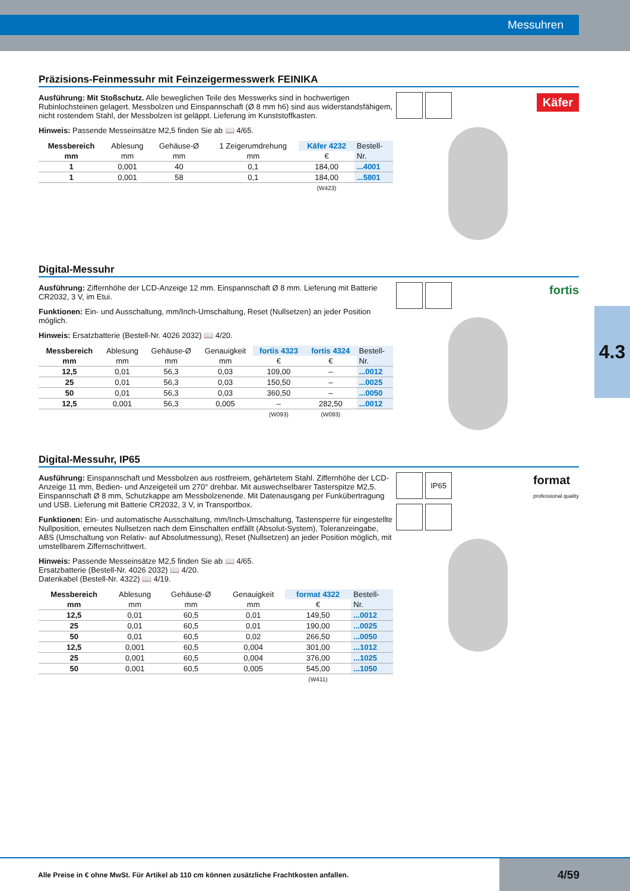Messuhren
4.3
Präzisions-Feinmessuhr mit Feinzeigermesswerk FEINIKA
Ausführung: Mit Stoßschutz. Alle beweglichen Teile des Messwerks sind in hochwertigen Rubinlochsteinen gelagert. Messbolzen und Einspannschaft (Ø 8 mm h6) sind aus widerstandsfähigem, nicht rostendem Stahl, der Messbolzen ist geläppt. Lieferung im Kunststoffkasten.
Hinweis: Passende Messeinsätze M2,5 finden Sie ab 📖 4/65.
| Messbereich | Ablesung | Gehäuse-Ø | 1 Zeigerumdrehung | Käfer 4232 | Bestell- |
| --- | --- | --- | --- | --- | --- |
| mm | mm | mm | mm | € | Nr. |
| 1 | 0,001 | 40 | 0,1 | 184,00 | ...4001 |
| 1 | 0,001 | 58 | 0,1 | 184,00 | ...5801 |
| | | | | (W423) | |
Käfer
Digital-Messuhr
Ausführung: Ziffernhöhe der LCD-Anzeige 12 mm. Einspannschaft Ø 8 mm. Lieferung mit Batterie CR2032, 3 V, im Etui.
Funktionen: Ein- und Ausschaltung, mm/Inch-Umschaltung, Reset (Nullsetzen) an jeder Position möglich.
Hinweis: Ersatzbatterie (Bestell-Nr. 4026 2032) 📖 4/20.
| Messbereich | Ablesung | Gehäuse-Ø | Genauigkeit | fortis 4323 | fortis 4324 | Bestell- |
| --- | --- | --- | --- | --- | --- | --- |
| mm | mm | mm | mm | € | € | Nr. |
| 12,5 | 0,01 | 56,3 | 0,03 | 109,00 | – | ...0012 |
| 25 | 0,01 | 56,3 | 0,03 | 150,50 | – | ...0025 |
| 50 | 0,01 | 56,3 | 0,03 | 360,50 | – | ...0050 |
| 12,5 | 0,001 | 56,3 | 0,005 | – | 282,50 | ...0012 |
| | | | | (W093) | (W093) | |
fortis
Digital-Messuhr, IP65
Ausführung: Einspannschaft und Messbolzen aus rostfreiem, gehärtetem Stahl. Ziffernhöhe der LCD-Anzeige 11 mm, Bedien- und Anzeigeteil um 270° drehbar. Mit auswechselbarer Tasterspitze M2,5. Einspannschaft Ø 8 mm, Schutzkappe am Messbolzenende. Mit Datenausgang per Funkübertragung und USB. Lieferung mit Batterie CR2032, 3 V, in Transportbox.
Funktionen: Ein- und automatische Ausschaltung, mm/Inch-Umschaltung, Tastensperre für eingestellte Nullposition, erneutes Nullsetzen nach dem Einschalten entfällt (Absolut-System), Toleranzeingabe, ABS (Umschaltung von Relativ- auf Absolutmessung), Reset (Nullsetzen) an jeder Position möglich, mit umstellbarem Ziffernschrittwert.
Hinweis: Passende Messeinsätze M2,5 finden Sie ab 📖 4/65.
Ersatzbatterie (Bestell-Nr. 4026 2032) 📖 4/20.
Datenkabel (Bestell-Nr. 4322) 📖 4/19.
| Messbereich | Ablesung | Gehäuse-Ø | Genauigkeit | format 4322 | Bestell- |
| --- | --- | --- | --- | --- | --- |
| mm | mm | mm | mm | € | Nr. |
| 12,5 | 0,01 | 60,5 | 0,01 | 149,50 | ...0012 |
| 25 | 0,01 | 60,5 | 0,01 | 190,00 | ...0025 |
| 50 | 0,01 | 60,5 | 0,02 | 266,50 | ...0050 |
| 12,5 | 0,001 | 60,5 | 0,004 | 301,00 | ...1012 |
| 25 | 0,001 | 60,5 | 0,004 | 376,00 | ...1025 |
| 50 | 0,001 | 60,5 | 0,005 | 545,00 | ...1050 |
| | | | | (W411) | |
IP65 format
professional quality
Alle Preise in € ohne MwSt. Für Artikel ab 110 cm können zusätzliche Frachtkosten anfallen. 4/59